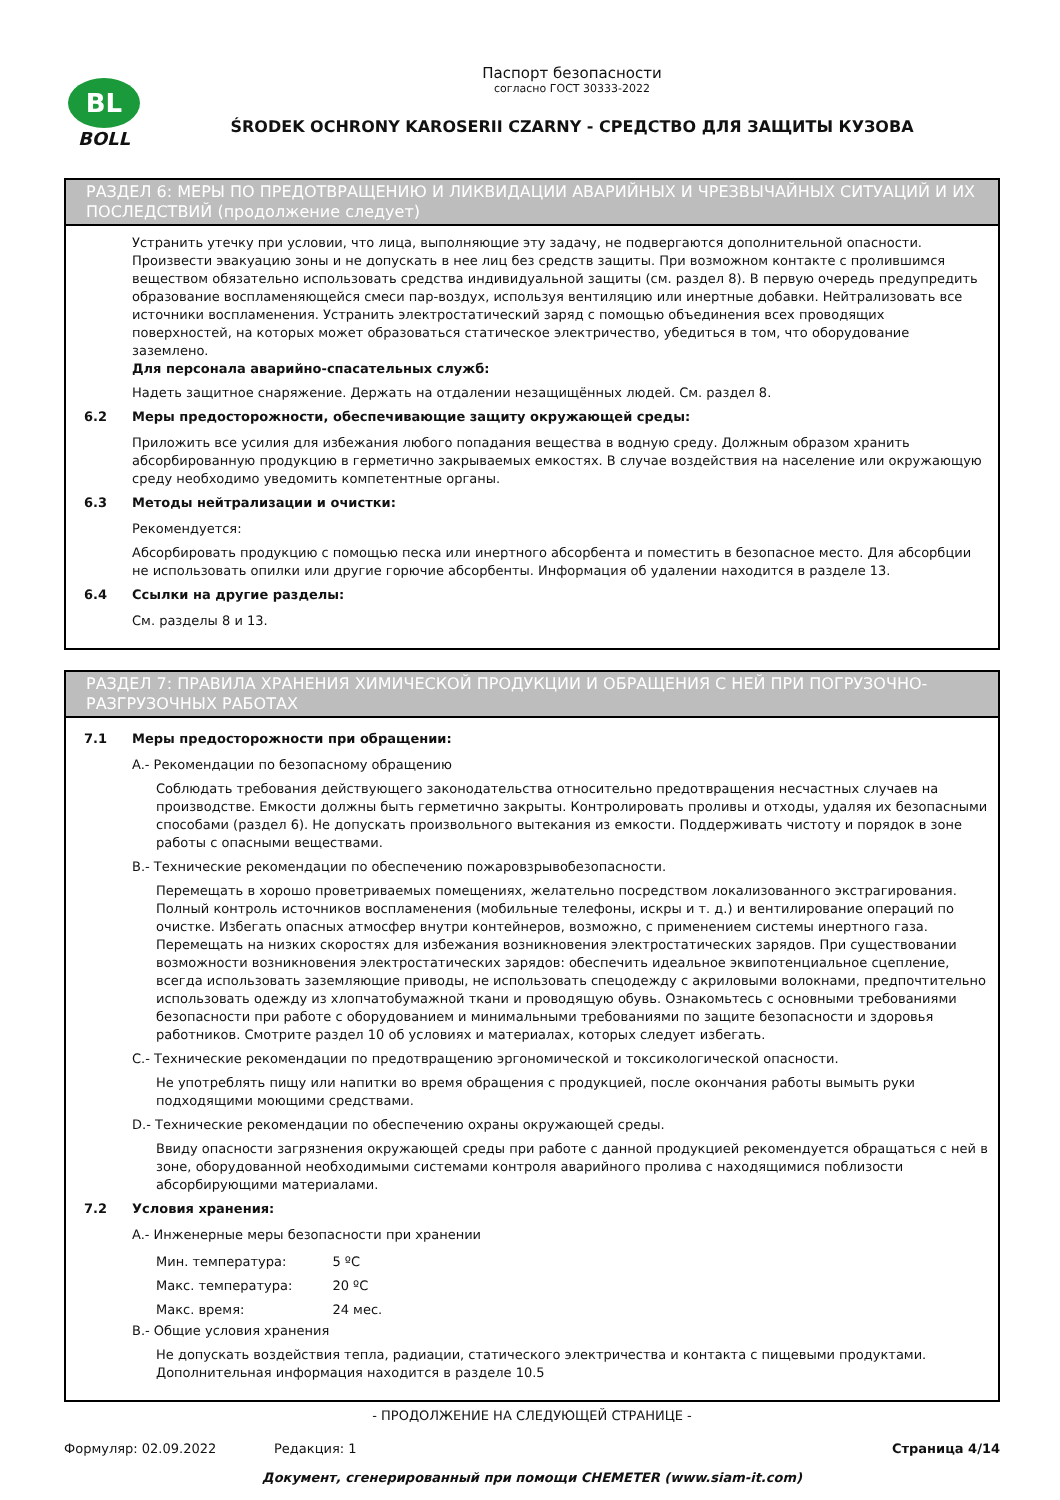BL
BOLL
Паспорт безопасности
согласно ГОСТ 30333-2022
ŚRODEK OCHRONY KAROSERII CZARNY - СРЕДСТВО ДЛЯ ЗАЩИТЫ КУЗОВА
РАЗДЕЛ 6: МЕРЫ ПО ПРЕДОТВРАЩЕНИЮ И ЛИКВИДАЦИИ АВАРИЙНЫХ И ЧРЕЗВЫЧАЙНЫХ СИТУАЦИЙ И ИХ ПОСЛЕДСТВИЙ (продолжение следует)
Устранить утечку при условии, что лица, выполняющие эту задачу, не подвергаются дополнительной опасности. Произвести эвакуацию зоны и не допускать в нее лиц без средств защиты. При возможном контакте с пролившимся веществом обязательно использовать средства индивидуальной защиты (см. раздел 8). В первую очередь предупредить образование воспламеняющейся смеси пар-воздух, используя вентиляцию или инертные добавки. Нейтрализовать все источники воспламенения. Устранить электростатический заряд с помощью объединения всех проводящих поверхностей, на которых может образоваться статическое электричество, убедиться в том, что оборудование заземлено.
Для персонала аварийно-спасательных служб:
Надеть защитное снаряжение. Держать на отдалении незащищённых людей. См. раздел 8.
6.2 Меры предосторожности, обеспечивающие защиту окружающей среды:
Приложить все усилия для избежания любого попадания вещества в водную среду. Должным образом хранить абсорбированную продукцию в герметично закрываемых емкостях. В случае воздействия на население или окружающую среду необходимо уведомить компетентные органы.
6.3 Методы нейтрализации и очистки:
Рекомендуется:
Абсорбировать продукцию с помощью песка или инертного абсорбента и поместить в безопасное место. Для абсорбции не использовать опилки или другие горючие абсорбенты. Информация об удалении находится в разделе 13.
6.4 Ссылки на другие разделы:
См. разделы 8 и 13.
РАЗДЕЛ 7: ПРАВИЛА ХРАНЕНИЯ ХИМИЧЕСКОЙ ПРОДУКЦИИ И ОБРАЩЕНИЯ С НЕЙ ПРИ ПОГРУЗОЧНО-РАЗГРУЗОЧНЫХ РАБОТАХ
7.1 Меры предосторожности при обращении:
A.- Рекомендации по безопасному обращению
Соблюдать требования действующего законодательства относительно предотвращения несчастных случаев на производстве. Емкости должны быть герметично закрыты. Контролировать проливы и отходы, удаляя их безопасными способами (раздел 6). Не допускать произвольного вытекания из емкости. Поддерживать чистоту и порядок в зоне работы с опасными веществами.
B.- Технические рекомендации по обеспечению пожаровзрывобезопасности.
Перемещать в хорошо проветриваемых помещениях, желательно посредством локализованного экстрагирования. Полный контроль источников воспламенения (мобильные телефоны, искры и т. д.) и вентилирование операций по очистке. Избегать опасных атмосфер внутри контейнеров, возможно, с применением системы инертного газа. Перемещать на низких скоростях для избежания возникновения электростатических зарядов. При существовании возможности возникновения электростатических зарядов: обеспечить идеальное эквипотенциальное сцепление, всегда использовать заземляющие приводы, не использовать спецодежду с акриловыми волокнами, предпочтительно использовать одежду из хлопчатобумажной ткани и проводящую обувь. Ознакомьтесь с основными требованиями безопасности при работе с оборудованием и минимальными требованиями по защите безопасности и здоровья работников. Смотрите раздел 10 об условиях и материалах, которых следует избегать.
C.- Технические рекомендации по предотвращению эргономической и токсикологической опасности.
Не употреблять пищу или напитки во время обращения с продукцией, после окончания работы вымыть руки подходящими моющими средствами.
D.- Технические рекомендации по обеспечению охраны окружающей среды.
Ввиду опасности загрязнения окружающей среды при работе с данной продукцией рекомендуется обращаться с ней в зоне, оборудованной необходимыми системами контроля аварийного пролива с находящимися поблизости абсорбирующими материалами.
7.2 Условия хранения:
A.- Инженерные меры безопасности при хранении
| Мин. температура: | 5 ºC |
| Макс. температура: | 20 ºC |
| Макс. время: | 24 мес. |
B.- Общие условия хранения
Не допускать воздействия тепла, радиации, статического электричества и контакта с пищевыми продуктами. Дополнительная информация находится в разделе 10.5
- ПРОДОЛЖЕНИЕ НА СЛЕДУЮЩЕЙ СТРАНИЦЕ -
Формуляр: 02.09.2022 Редакция: 1 Страница 4/14
Документ, сгенерированный при помощи CHEMETER (www.siam-it.com)